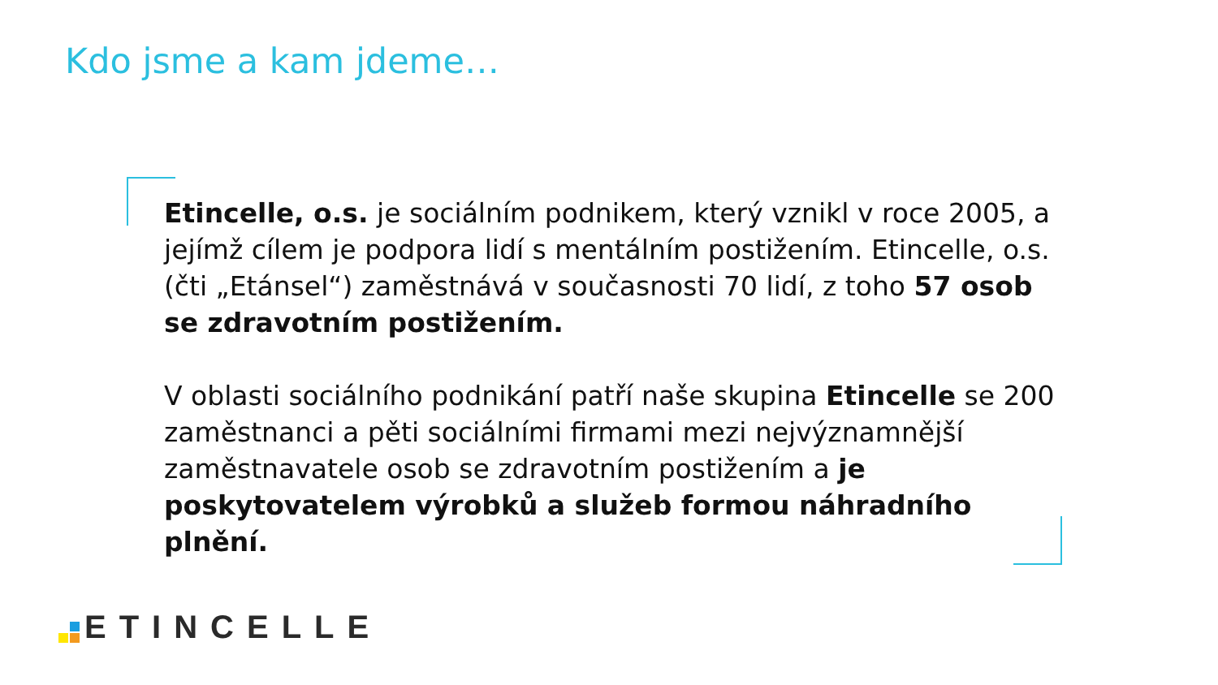Kdo jsme a kam jdeme…
Etincelle, o.s. je sociálním podnikem, který vznikl v roce 2005, a jejímž cílem je podpora lidí s mentálním postižením. Etincelle, o.s. (čti „Etánsel“) zaměstnává v současnosti 70 lidí, z toho 57 osob se zdravotním postižením.
V oblasti sociálního podnikání patří naše skupina Etincelle se 200 zaměstnanci a pěti sociálními firmami mezi nejvýznamnější zaměstnavatele osob se zdravotním postižením a je poskytovatelem výrobků a služeb formou náhradního plnění.
ETINCELLE